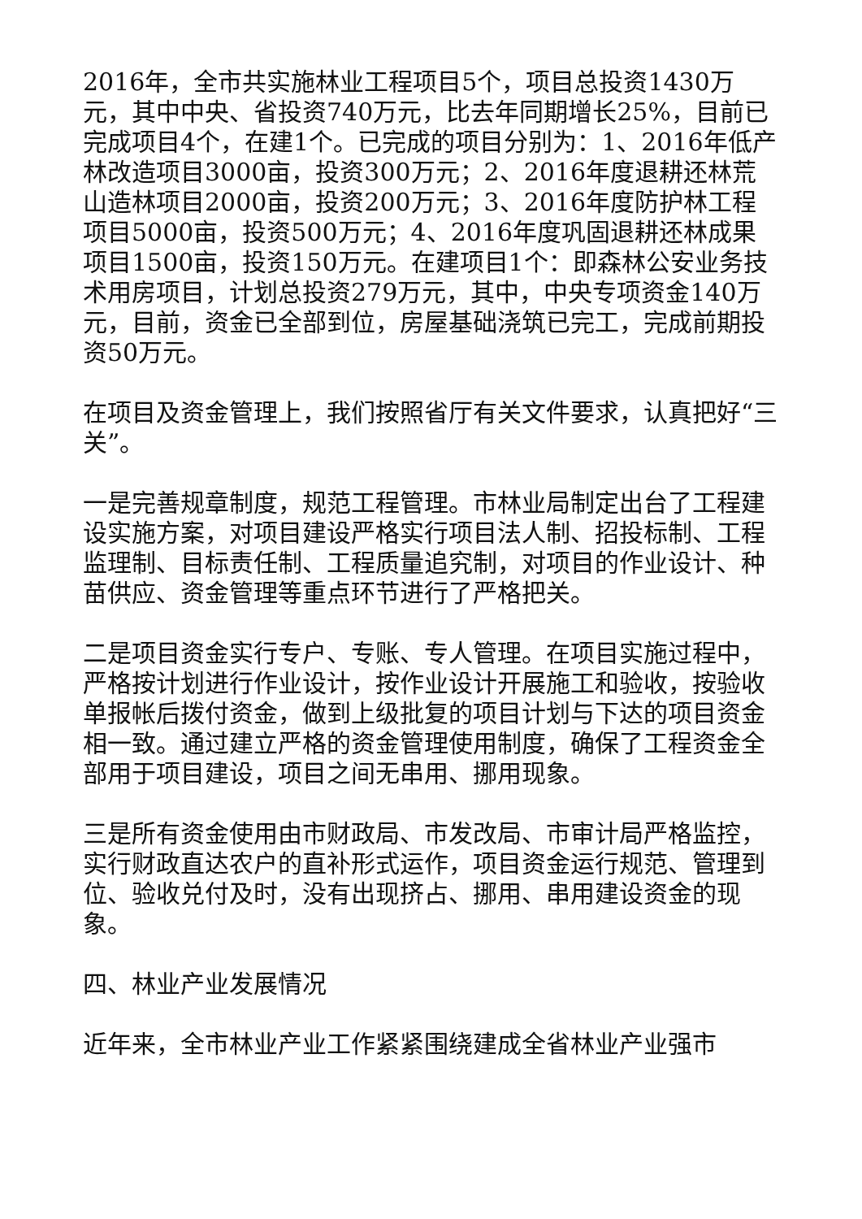2016年，全市共实施林业工程项目5个，项目总投资1430万元，其中中央、省投资740万元，比去年同期增长25%，目前已完成项目4个，在建1个。已完成的项目分别为：1、2016年低产林改造项目3000亩，投资300万元；2、2016年度退耕还林荒山造林项目2000亩，投资200万元；3、2016年度防护林工程项目5000亩，投资500万元；4、2016年度巩固退耕还林成果项目1500亩，投资150万元。在建项目1个：即森林公安业务技术用房项目，计划总投资279万元，其中，中央专项资金140万元，目前，资金已全部到位，房屋基础浇筑已完工，完成前期投资50万元。
在项目及资金管理上，我们按照省厅有关文件要求，认真把好“三关”。
一是完善规章制度，规范工程管理。市林业局制定出台了工程建设实施方案，对项目建设严格实行项目法人制、招投标制、工程监理制、目标责任制、工程质量追究制，对项目的作业设计、种苗供应、资金管理等重点环节进行了严格把关。
二是项目资金实行专户、专账、专人管理。在项目实施过程中，严格按计划进行作业设计，按作业设计开展施工和验收，按验收单报帐后拨付资金，做到上级批复的项目计划与下达的项目资金相一致。通过建立严格的资金管理使用制度，确保了工程资金全部用于项目建设，项目之间无串用、挪用现象。
三是所有资金使用由市财政局、市发改局、市审计局严格监控，实行财政直达农户的直补形式运作，项目资金运行规范、管理到位、验收兑付及时，没有出现挤占、挪用、串用建设资金的现象。
四、林业产业发展情况
近年来，全市林业产业工作紧紧围绕建成全省林业产业强市